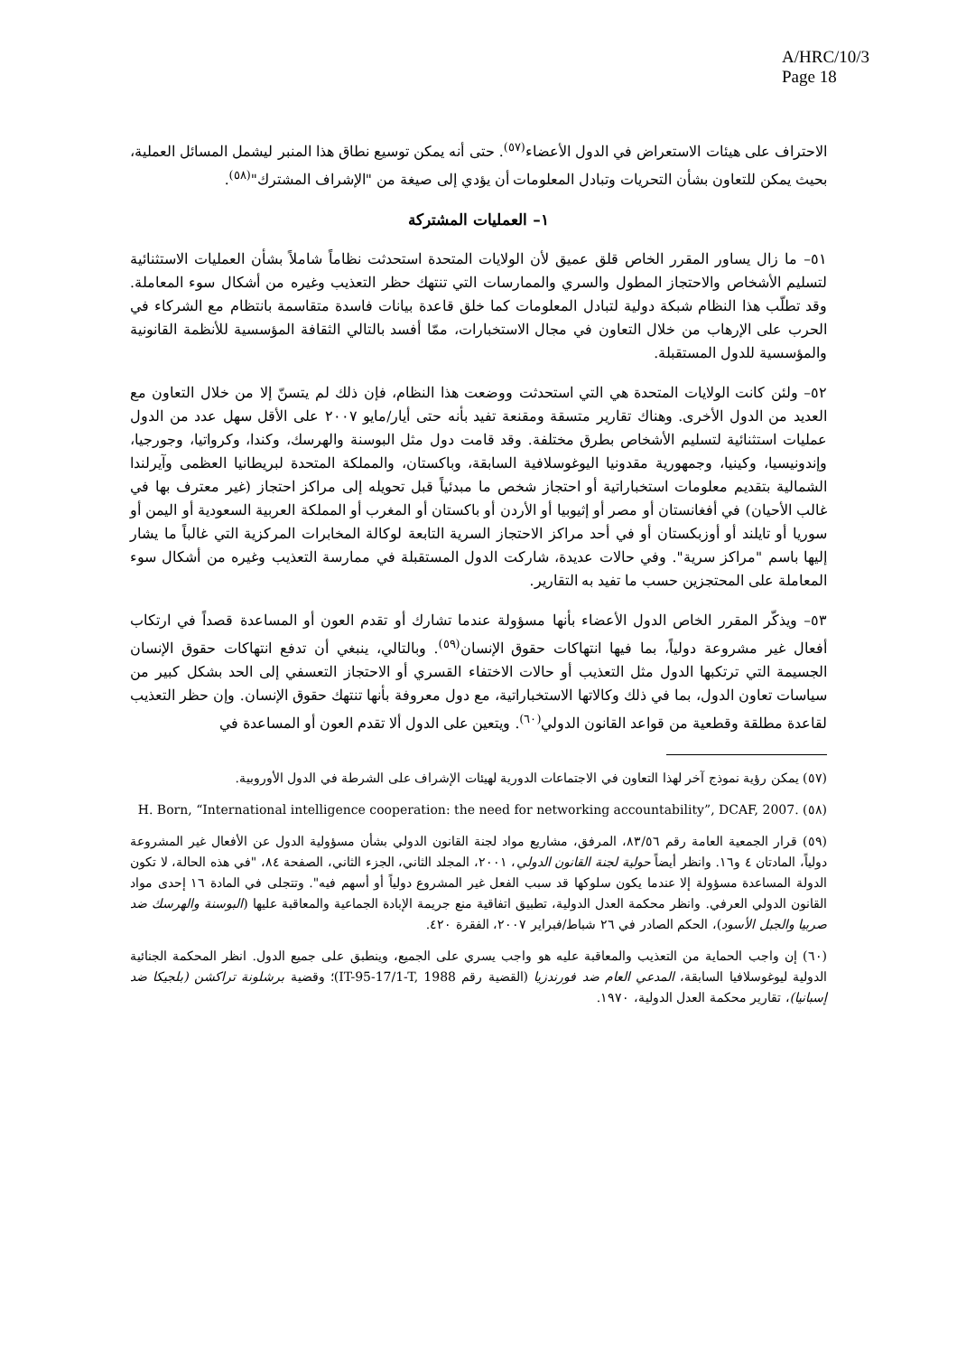A/HRC/10/3
Page 18
الاحتراف على هيئات الاستعراض في الدول الأعضاء<sup>(٥٧)</sup>. حتى أنه يمكن توسيع نطاق هذا المنبر ليشمل المسائل العملية، بحيث يمكن للتعاون بشأن التحريات وتبادل المعلومات أن يؤدي إلى صيغة من "الإشراف المشترك"<sup>(٥٨)</sup>.
١– العمليات المشتركة
٥١– ما زال يساور المقرر الخاص قلق عميق لأن الولايات المتحدة استحدثت نظاماً شاملاً بشأن العمليات الاستثنائية لتسليم الأشخاص والاحتجاز المطول والسري والممارسات التي تنتهك حظر التعذيب وغيره من أشكال سوء المعاملة. وقد تطلّب هذا النظام شبكة دولية لتبادل المعلومات كما خلق قاعدة بيانات فاسدة متقاسمة بانتظام مع الشركاء في الحرب على الإرهاب من خلال التعاون في مجال الاستخبارات، ممّا أفسد بالتالي الثقافة المؤسسية للأنظمة القانونية والمؤسسية للدول المستقبلة.
٥٢– ولئن كانت الولايات المتحدة هي التي استحدثت ووضعت هذا النظام، فإن ذلك لم يتسنّ إلا من خلال التعاون مع العديد من الدول الأخرى. وهناك تقارير متسقة ومقنعة تفيد بأنه حتى أيار/مايو ٢٠٠٧ على الأقل سهل عدد من الدول عمليات استثنائية لتسليم الأشخاص بطرق مختلفة. وقد قامت دول مثل البوسنة والهرسك، وكندا، وكرواتيا، وجورجيا، وإندونيسيا، وكينيا، وجمهورية مقدونيا اليوغوسلافية السابقة، وباكستان، والمملكة المتحدة لبريطانيا العظمى وآيرلندا الشمالية بتقديم معلومات استخباراتية أو احتجاز شخص ما مبدئياً قبل تحويله إلى مراكز احتجاز (غير معترف بها في غالب الأحيان) في أفغانستان أو مصر أو إثيوبيا أو الأردن أو باكستان أو المغرب أو المملكة العربية السعودية أو اليمن أو سوريا أو تايلند أو أوزبكستان أو في أحد مراكز الاحتجاز السرية التابعة لوكالة المخابرات المركزية التي غالباً ما يشار إليها باسم "مراكز سرية". وفي حالات عديدة، شاركت الدول المستقبلة في ممارسة التعذيب وغيره من أشكال سوء المعاملة على المحتجزين حسب ما تفيد به التقارير.
٥٣– ويذكّر المقرر الخاص الدول الأعضاء بأنها مسؤولة عندما تشارك أو تقدم العون أو المساعدة قصداً في ارتكاب أفعال غير مشروعة دولياً، بما فيها انتهاكات حقوق الإنسان<sup>(٥٩)</sup>. وبالتالي، ينبغي أن تدفع انتهاكات حقوق الإنسان الجسيمة التي ترتكبها الدول مثل التعذيب أو حالات الاختفاء القسري أو الاحتجاز التعسفي إلى الحد بشكل كبير من سياسات تعاون الدول، بما في ذلك وكالاتها الاستخباراتية، مع دول معروفة بأنها تنتهك حقوق الإنسان. وإن حظر التعذيب لقاعدة مطلقة وقطعية من قواعد القانون الدولي<sup>(٦٠)</sup>. ويتعين على الدول ألا تقدم العون أو المساعدة في
(٥٧) يمكن رؤية نموذج آخر لهذا التعاون في الاجتماعات الدورية لهيئات الإشراف على الشرطة في الدول الأوروبية.
(٥٨) H. Born, “International intelligence cooperation: the need for networking accountability”, DCAF, 2007.
(٥٩) قرار الجمعية العامة رقم ٨٣/٥٦، المرفق، مشاريع مواد لجنة القانون الدولي بشأن مسؤولية الدول عن الأفعال غير المشروعة دولياً، المادتان ٤ و١٦. وانظر أيضاً حولية لجنة القانون الدولي، ٢٠٠١، المجلد الثاني، الجزء الثاني، الصفحة ٨٤، "في هذه الحالة، لا تكون الدولة المساعدة مسؤولة إلا عندما يكون سلوكها قد سبب الفعل غير المشروع دولياً أو أسهم فيه". وتتجلى في المادة ١٦ إحدى مواد القانون الدولي العرفي. وانظر محكمة العدل الدولية، تطبيق اتفاقية منع جريمة الإبادة الجماعية والمعاقبة عليها (البوسنة والهرسك ضد صربيا والجبل الأسود)، الحكم الصادر في ٢٦ شباط/فبراير ٢٠٠٧، الفقرة ٤٢٠.
(٦٠) إن واجب الحماية من التعذيب والمعاقبة عليه هو واجب يسري على الجميع، وينطبق على جميع الدول. انظر المحكمة الجنائية الدولية ليوغوسلافيا السابقة، المدعي العام ضد فورندزيا (القضية رقم IT-95-17/1-T, 1988)؛ وقضية برشلونة تراكشن (بلجيكا ضد إسبانيا)، تقارير محكمة العدل الدولية، ١٩٧٠.